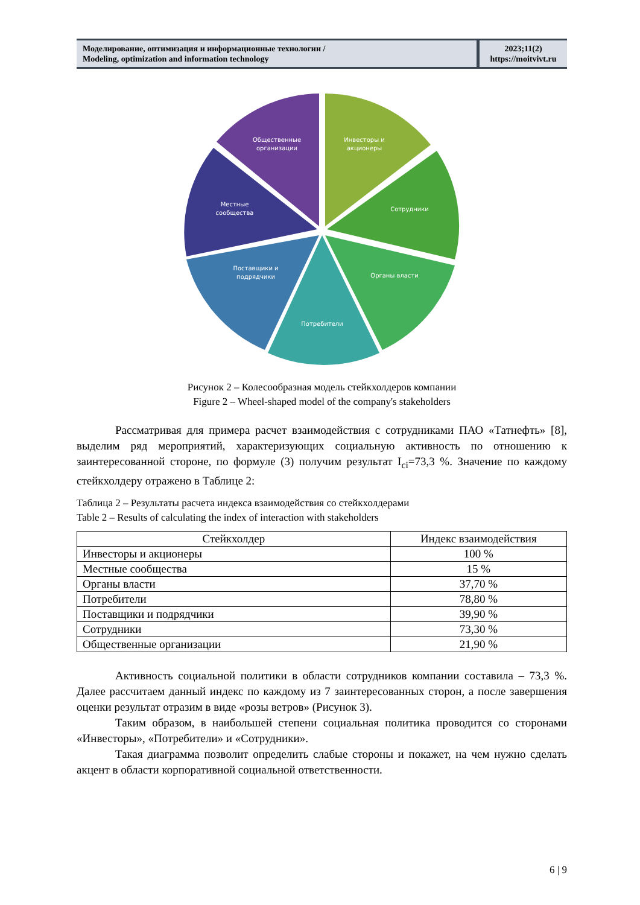Моделирование, оптимизация и информационные технологии /
Modeling, optimization and information technology
2023;11(2)
https://moitvivt.ru
Инвесторы и
акционеры
Общественные
организации
Сотрудники
Местные
сообщества
Органы власти
Поставщики и
подрядчики
Потребители
Рисунок 2 – Колесообразная модель стейкхолдеров компании
Figure 2 – Wheel-shaped model of the company's stakeholders
Рассматривая для примера расчет взаимодействия с сотрудниками ПАО «Татнефть» [8], выделим ряд мероприятий, характеризующих социальную активность по отношению к заинтересованной стороне, по формуле (3) получим результат I<sub>ci</sub>=73,3 %. Значение по каждому стейкхолдеру отражено в Таблице 2:
Таблица 2 – Результаты расчета индекса взаимодействия со стейкхолдерами
Table 2 – Results of calculating the index of interaction with stakeholders
| Стейкхолдер | Индекс взаимодействия |
| --- | --- |
| Инвесторы и акционеры | 100 % |
| Местные сообщества | 15 % |
| Органы власти | 37,70 % |
| Потребители | 78,80 % |
| Поставщики и подрядчики | 39,90 % |
| Сотрудники | 73,30 % |
| Общественные организации | 21,90 % |
Активность социальной политики в области сотрудников компании составила – 73,3 %. Далее рассчитаем данный индекс по каждому из 7 заинтересованных сторон, а после завершения оценки результат отразим в виде «розы ветров» (Рисунок 3).
Таким образом, в наибольшей степени социальная политика проводится со сторонами «Инвесторы», «Потребители» и «Сотрудники».
Такая диаграмма позволит определить слабые стороны и покажет, на чем нужно сделать акцент в области корпоративной социальной ответственности.
6 | 9